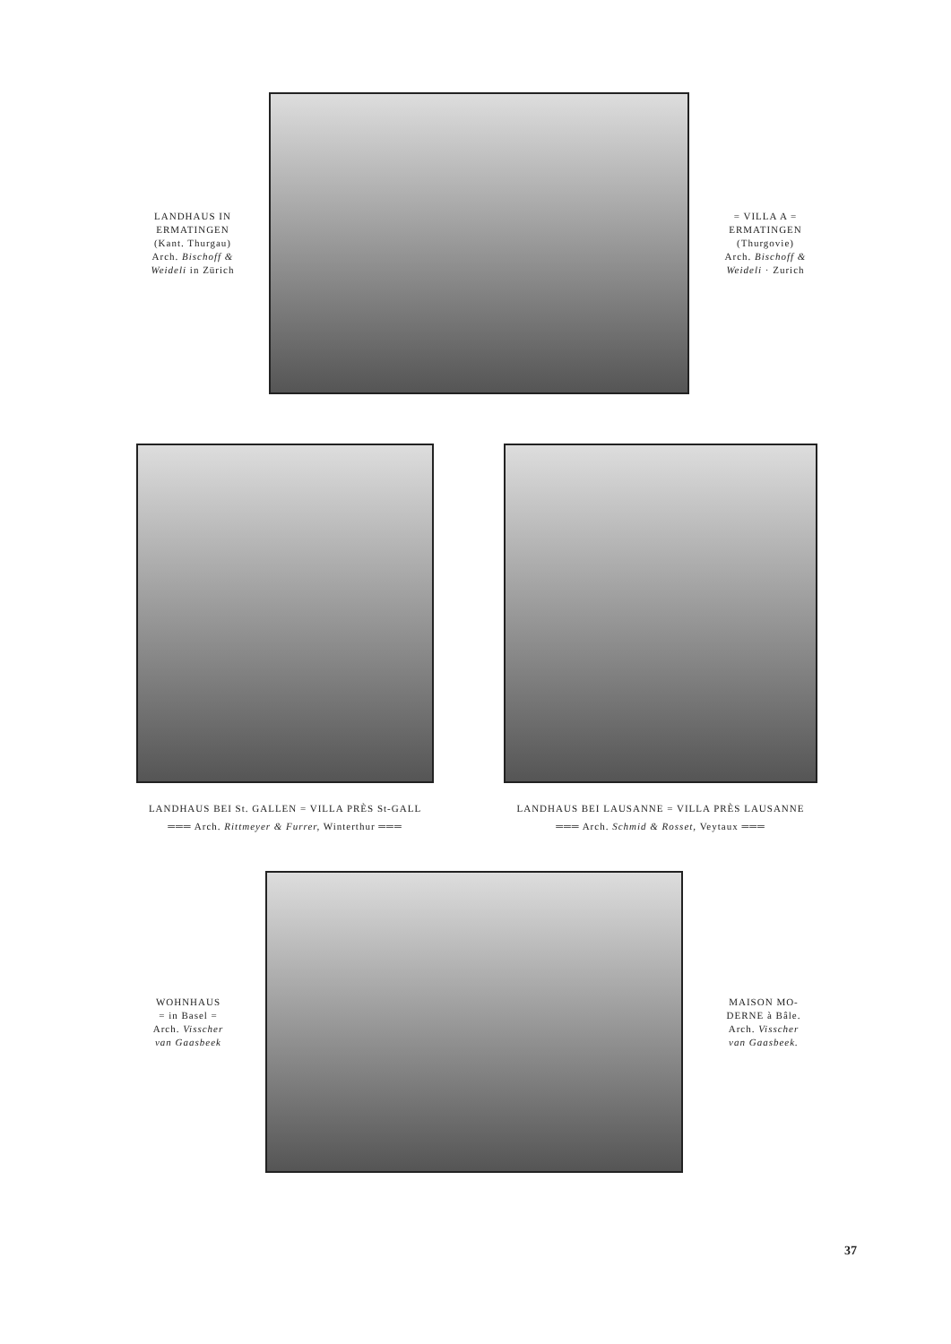LANDHAUS IN
ERMATINGEN
(Kant. Thurgau)
Arch. Bischoff &
Weideli in Zürich
= VILLA A =
ERMATINGEN
(Thurgovie)
Arch. Bischoff &
Weideli · Zurich
LANDHAUS BEI St. GALLEN = VILLA PRÈS St-GALL
═══ Arch. Rittmeyer & Furrer, Winterthur ═══
LANDHAUS BEI LAUSANNE = VILLA PRÈS LAUSANNE
═══ Arch. Schmid & Rosset, Veytaux ═══
WOHNHAUS
= in Basel =
Arch. Visscher
van Gaasbeek
MAISON MO-
DERNE à Bâle.
Arch. Visscher
van Gaasbeek.
37